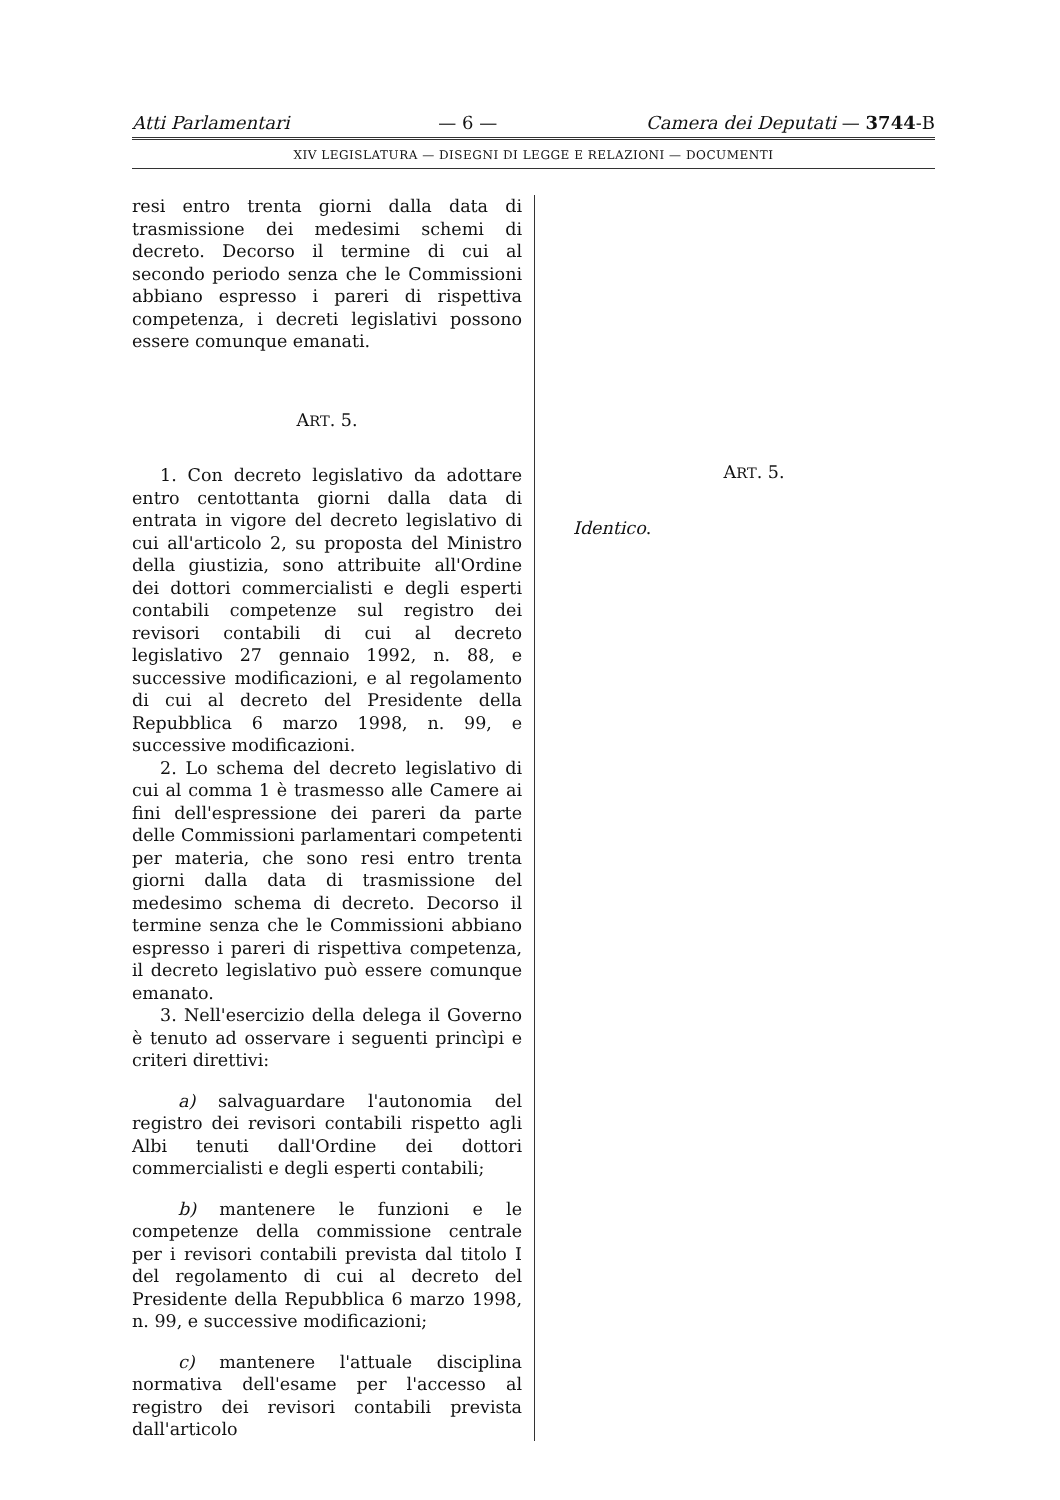Atti Parlamentari — 6 — Camera dei Deputati — 3744-B
XIV LEGISLATURA — DISEGNI DI LEGGE E RELAZIONI — DOCUMENTI
resi entro trenta giorni dalla data di trasmissione dei medesimi schemi di decreto. Decorso il termine di cui al secondo periodo senza che le Commissioni abbiano espresso i pareri di rispettiva competenza, i decreti legislativi possono essere comunque emanati.
ART. 5.
1. Con decreto legislativo da adottare entro centottanta giorni dalla data di entrata in vigore del decreto legislativo di cui all'articolo 2, su proposta del Ministro della giustizia, sono attribuite all'Ordine dei dottori commercialisti e degli esperti contabili competenze sul registro dei revisori contabili di cui al decreto legislativo 27 gennaio 1992, n. 88, e successive modificazioni, e al regolamento di cui al decreto del Presidente della Repubblica 6 marzo 1998, n. 99, e successive modificazioni.
2. Lo schema del decreto legislativo di cui al comma 1 è trasmesso alle Camere ai fini dell'espressione dei pareri da parte delle Commissioni parlamentari competenti per materia, che sono resi entro trenta giorni dalla data di trasmissione del medesimo schema di decreto. Decorso il termine senza che le Commissioni abbiano espresso i pareri di rispettiva competenza, il decreto legislativo può essere comunque emanato.
3. Nell'esercizio della delega il Governo è tenuto ad osservare i seguenti princìpi e criteri direttivi:
a) salvaguardare l'autonomia del registro dei revisori contabili rispetto agli Albi tenuti dall'Ordine dei dottori commercialisti e degli esperti contabili;
b) mantenere le funzioni e le competenze della commissione centrale per i revisori contabili prevista dal titolo I del regolamento di cui al decreto del Presidente della Repubblica 6 marzo 1998, n. 99, e successive modificazioni;
c) mantenere l'attuale disciplina normativa dell'esame per l'accesso al registro dei revisori contabili prevista dall'articolo
ART. 5.
Identico.